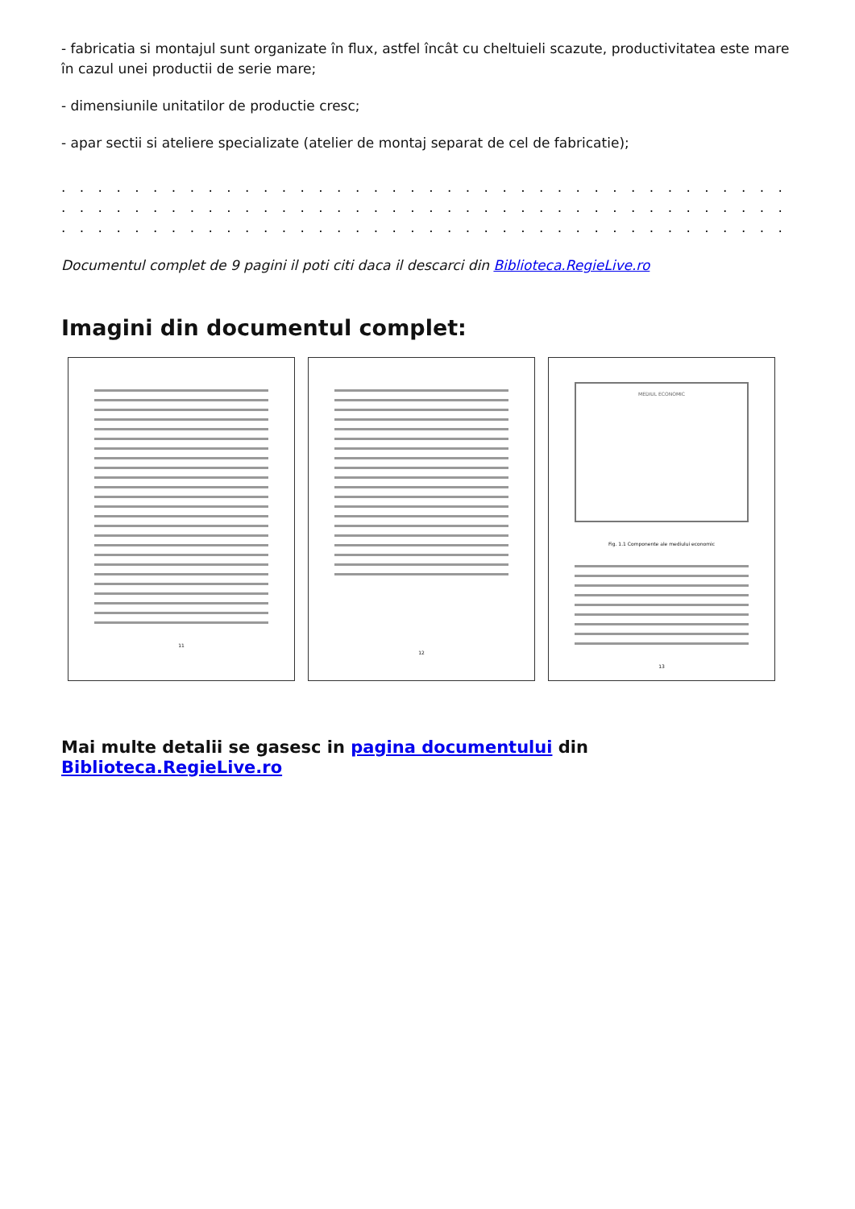- fabricatia si montajul sunt organizate în flux, astfel încât cu cheltuieli scazute, productivitatea este mare în cazul unei productii de serie mare;
- dimensiunile unitatilor de productie cresc;
- apar sectii si ateliere specializate (atelier de montaj separat de cel de fabricatie);
. . . . . . . . . . . . . . . . . . . . . . . . . . . . . . . . . . . . . . . . . . . . . . . . . . . . . . . . . . . . . . . . . . . . . . . . . . . .
. . . . . . . . . . . . . . . . . . . . . . . . . . . . . . . . . . . . . . . . . . . . . . . . . . . . . . . . . . . . . . . . . . . . . . . . . . . .
. . . . . . . . . . . . . . . . . . . . . . . . . . . . . . . . . . . . . . . . . . . . . . . . . . . . . . . . . . . . . . . . . . . . . . . . . . . .
Documentul complet de 9 pagini il poti citi daca il descarci din Biblioteca.RegieLive.ro
Imagini din documentul complet:
11 12
MEDIUL ECONOMIC
Fig. 1.1 Componente ale mediului economic
13
Mai multe detalii se gasesc in pagina documentului din Biblioteca.RegieLive.ro